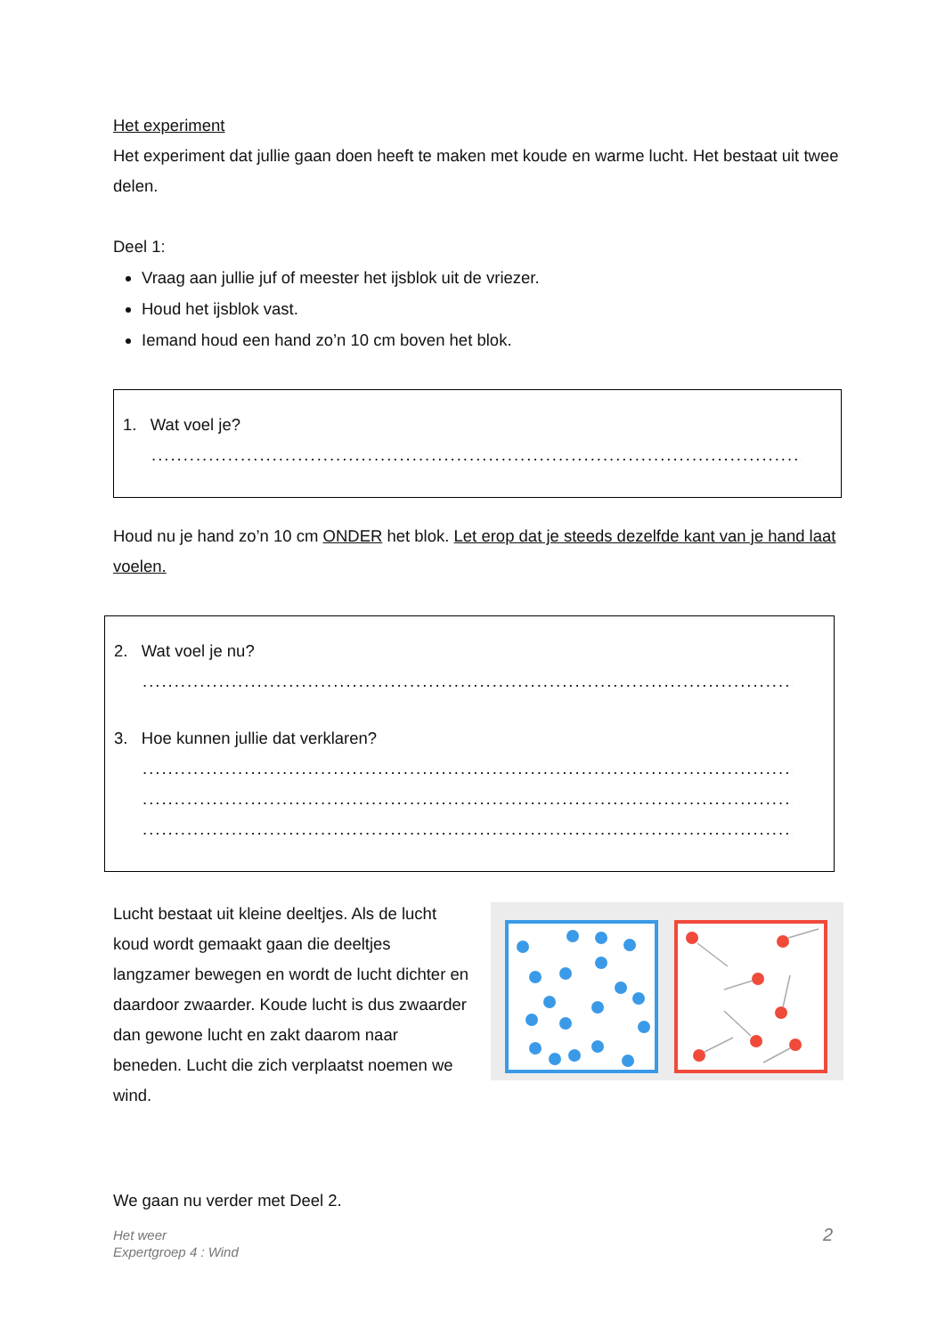Het experiment
Het experiment dat jullie gaan doen heeft te maken met koude en warme lucht. Het bestaat uit twee delen.
Deel 1:
Vraag aan jullie juf of meester het ijsblok uit de vriezer.
Houd het ijsblok vast.
Iemand houd een hand zo’n 10 cm boven het blok.
1. Wat voel je?
..................................................................................................................
Houd nu je hand zo’n 10 cm ONDER het blok. Let erop dat je steeds dezelfde kant van je hand laat voelen.
2. Wat voel je nu?
..................................................................................................................
3. Hoe kunnen jullie dat verklaren?
..................................................................................................................
..................................................................................................................
..................................................................................................................
Lucht bestaat uit kleine deeltjes. Als de lucht koud wordt gemaakt gaan die deeltjes langzamer bewegen en wordt de lucht dichter en daardoor zwaarder. Koude lucht is dus zwaarder dan gewone lucht en zakt daarom naar beneden. Lucht die zich verplaatst noemen we wind.
We gaan nu verder met Deel 2.
Het weer
Expertgroep 4 : Wind
2